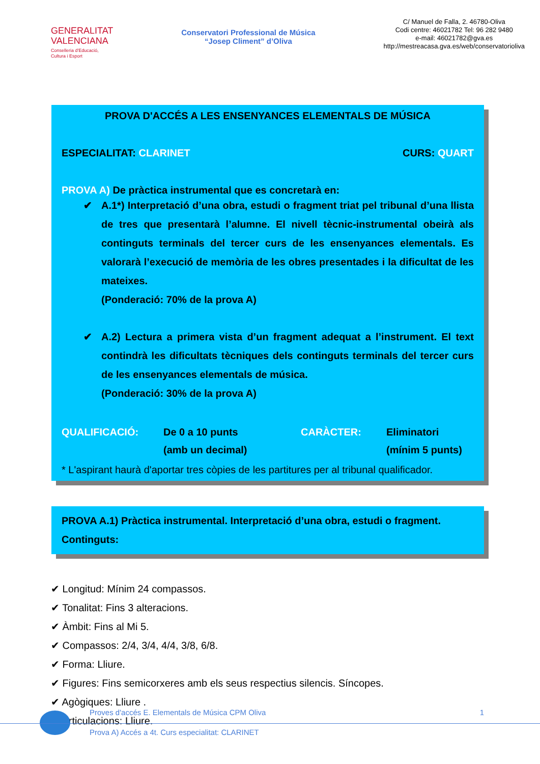GENERALITAT
VALENCIANA
Conselleria d'Educació,
Cultura i Esport
Conservatori Professional de Música
“Josep Climent” d’Oliva
C/ Manuel de Falla, 2. 46780-Oliva
Codi centre: 46021782 Tel: 96 282 9480
e-mail: 46021782@gva.es
http://mestreacasa.gva.es/web/conservatorioliva
PROVA D'ACCÉS A LES ENSENYANCES ELEMENTALS DE MÚSICA
ESPECIALITAT: CLARINET CURS: QUART
PROVA A) De pràctica instrumental que es concretarà en:
✔ A.1*) Interpretació d’una obra, estudi o fragment triat pel tribunal d’una llista de tres que presentarà l’alumne. El nivell tècnic-instrumental obeirà als continguts terminals del tercer curs de les ensenyances elementals. Es valorarà l’execució de memòria de les obres presentades i la dificultat de les mateixes.
(Ponderació: 70% de la prova A)
✔ A.2) Lectura a primera vista d’un fragment adequat a l’instrument. El text contindrà les dificultats tècniques dels continguts terminals del tercer curs de les ensenyances elementals de música.
(Ponderació: 30% de la prova A)
QUALIFICACIÓ: De 0 a 10 punts
(amb un decimal) CARÀCTER: Eliminatori
(mínim 5 punts)
* L'aspirant haurà d'aportar tres còpies de les partitures per al tribunal qualificador.
PROVA A.1) Pràctica instrumental. Interpretació d’una obra, estudi o fragment. Continguts:
✔ Longitud: Mínim 24 compassos.
✔ Tonalitat: Fins 3 alteracions.
✔ Àmbit: Fins al Mi 5.
✔ Compassos: 2/4, 3/4, 4/4, 3/8, 6/8.
✔ Forma: Lliure.
✔ Figures: Fins semicorxeres amb els seus respectius silencis. Síncopes.
✔ Agògiques: Lliure .
✔ Articulacions: Lliure.
Proves d'accés E. Elementals de Música CPM Oliva 1
Prova A) Accés a 4t. Curs especialitat: CLARINET